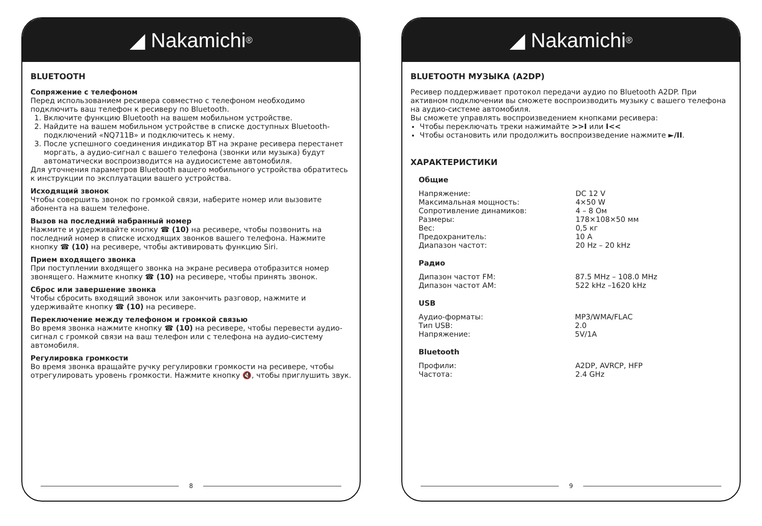◢ Nakamichi<sup>®</sup>
BLUETOOTH
Сопряжение с телефоном
Перед использованием ресивера совместно с телефоном необходимо подключить ваш телефон к ресиверу по Bluetooth.
1. Включите функцию Bluetooth на вашем мобильном устройстве.
2. Найдите на вашем мобильном устройстве в списке доступных Bluetooth-подключений «NQ711B» и подключитесь к нему.
3. После успешного соединения индикатор BT на экране ресивера перестанет моргать, а аудио-сигнал с вашего телефона (звонки или музыка) будут автоматически воспроизводится на аудиосистеме автомобиля.
Для уточнения параметров Bluetooth вашего мобильного устройства обратитесь к инструкции по эксплуатации вашего устройства.
Исходящий звонок
Чтобы совершить звонок по громкой связи, наберите номер или вызовите абонента на вашем телефоне.
Вызов на последний набранный номер
Нажмите и удерживайте кнопку ☎ (10) на ресивере, чтобы позвонить на последний номер в списке исходящих звонков вашего телефона. Нажмите кнопку ☎ (10) на ресивере, чтобы активировать функцию Siri.
Прием входящего звонка
При поступлении входящего звонка на экране ресивера отобразится номер звонящего. Нажмите кнопку ☎ (10) на ресивере, чтобы принять звонок.
Сброс или завершение звонка
Чтобы сбросить входящий звонок или закончить разговор, нажмите и удерживайте кнопку ☎ (10) на ресивере.
Переключение между телефоном и громкой связью
Во время звонка нажмите кнопку ☎ (10) на ресивере, чтобы перевести аудио-сигнал с громкой связи на ваш телефон или с телефона на аудио-систему автомобиля.
Регулировка громкости
Во время звонка вращайте ручку регулировки громкости на ресивере, чтобы отрегулировать уровень громкости. Нажмите кнопку 🔇, чтобы приглушить звук.
8
◢ Nakamichi<sup>®</sup>
BLUETOOTH МУЗЫКА (A2DP)
Ресивер поддерживает протокол передачи аудио по Bluetooth A2DP. При активном подключении вы сможете воспроизводить музыку с вашего телефона на аудио-системе автомобиля.
Вы сможете управлять воспроизведением кнопками ресивера:
Чтобы переключать треки нажимайте >>I или I<<
Чтобы остановить или продолжить воспроизведение нажмите ►/II.
ХАРАКТЕРИСТИКИ
Общие
| Напряжение: | DC 12 V |
| Максимальная мощность: | 4×50 W |
| Сопротивление динамиков: | 4 – 8 Ом |
| Размеры: | 178×108×50 мм |
| Вес: | 0,5 кг |
| Предохранитель: | 10 A |
| Диапазон частот: | 20 Hz – 20 kHz |
Радио
| Дипазон частот FM: | 87.5 MHz – 108.0 MHz |
| Дипазон частот AM: | 522 kHz –1620 kHz |
USB
| Аудио-форматы: | MP3/WMA/FLAC |
| Тип USB: | 2.0 |
| Напряжение: | 5V/1A |
Bluetooth
| Профили: | A2DP, AVRCP, HFP |
| Частота: | 2.4 GHz |
9